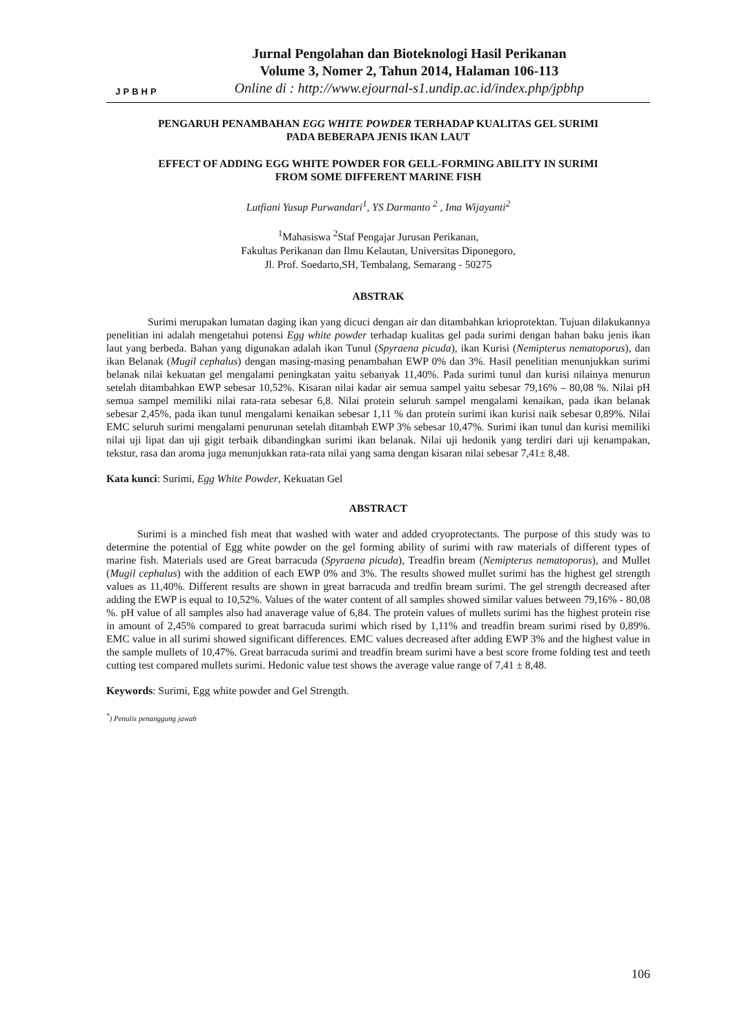JPBHP
Jurnal Pengolahan dan Bioteknologi Hasil Perikanan
Volume 3, Nomer 2, Tahun 2014, Halaman 106-113
Online di : http://www.ejournal-s1.undip.ac.id/index.php/jpbhp
PENGARUH PENAMBAHAN EGG WHITE POWDER TERHADAP KUALITAS GEL SURIMI
PADA BEBERAPA JENIS IKAN LAUT
EFFECT OF ADDING EGG WHITE POWDER FOR GELL-FORMING ABILITY IN SURIMI
FROM SOME DIFFERENT MARINE FISH
Lutfiani Yusup Purwandari<sup>1</sup>, YS Darmanto <sup>2</sup> , Ima Wijayanti<sup>2</sup>
<sup>1</sup> Mahasiswa <sup>2</sup>Staf Pengajar Jurusan Perikanan,
Fakultas Perikanan dan Ilmu Kelautan, Universitas Diponegoro,
Jl. Prof. Soedarto,SH, Tembalang, Semarang - 50275
ABSTRAK
Surimi merupakan lumatan daging ikan yang dicuci dengan air dan ditambahkan krioprotektan. Tujuan dilakukannya penelitian ini adalah mengetahui potensi Egg white powder terhadap kualitas gel pada surimi dengan bahan baku jenis ikan laut yang berbeda. Bahan yang digunakan adalah ikan Tunul (Spyraena picuda), ikan Kurisi (Nemipterus nematoporus), dan ikan Belanak (Mugil cephalus) dengan masing-masing penambahan EWP 0% dan 3%. Hasil penelitian menunjukkan surimi belanak nilai kekuatan gel mengalami peningkatan yaitu sebanyak 11,40%. Pada surimi tunul dan kurisi nilainya menurun setelah ditambahkan EWP sebesar 10,52%. Kisaran nilai kadar air semua sampel yaitu sebesar 79,16% – 80,08 %. Nilai pH semua sampel memiliki nilai rata-rata sebesar 6,8. Nilai protein seluruh sampel mengalami kenaikan, pada ikan belanak sebesar 2,45%, pada ikan tunul mengalami kenaikan sebesar 1,11 % dan protein surimi ikan kurisi naik sebesar 0,89%. Nilai EMC seluruh surimi mengalami penurunan setelah ditambah EWP 3% sebesar 10,47%. Surimi ikan tunul dan kurisi memiliki nilai uji lipat dan uji gigit terbaik dibandingkan surimi ikan belanak. Nilai uji hedonik yang terdiri dari uji kenampakan, tekstur, rasa dan aroma juga menunjukkan rata-rata nilai yang sama dengan kisaran nilai sebesar 7,41± 8,48.
Kata kunci: Surimi, Egg White Powder, Kekuatan Gel
ABSTRACT
Surimi is a minched fish meat that washed with water and added cryoprotectants. The purpose of this study was to determine the potential of Egg white powder on the gel forming ability of surimi with raw materials of different types of marine fish. Materials used are Great barracuda (Spyraena picuda), Treadfin bream (Nemipterus nematoporus), and Mullet (Mugil cephalus) with the addition of each EWP 0% and 3%. The results showed mullet surimi has the highest gel strength values as 11,40%. Different results are shown in great barracuda and tredfin bream surimi. The gel strength decreased after adding the EWP is equal to 10,52%. Values of the water content of all samples showed similar values between 79,16% - 80,08 %. pH value of all samples also had anaverage value of 6,84. The protein values of mullets surimi has the highest protein rise in amount of 2,45% compared to great barracuda surimi which rised by 1,11% and treadfin bream surimi rised by 0,89%. EMC value in all surimi showed significant differences. EMC values decreased after adding EWP 3% and the highest value in the sample mullets of 10,47%. Great barracuda surimi and treadfin bream surimi have a best score frome folding test and teeth cutting test compared mullets surimi. Hedonic value test shows the average value range of 7,41 ± 8,48.
Keywords: Surimi, Egg white powder and Gel Strength.
<sup>*</sup>) Penulis penanggung jawab
106